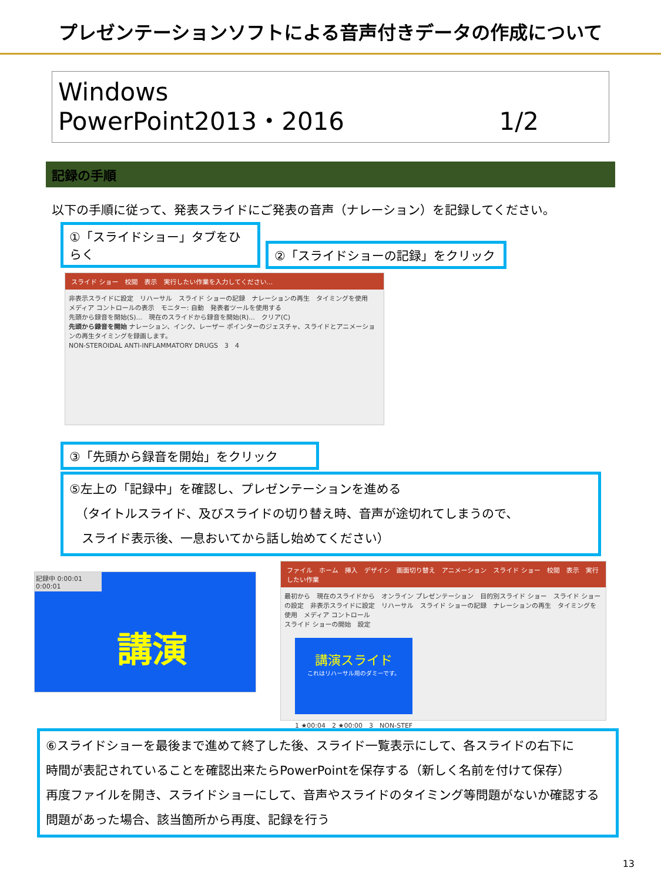プレゼンテーションソフトによる音声付きデータの作成について
Windows
PowerPoint2013・2016 1/2
記録の手順
以下の手順に従って、発表スライドにご発表の音声（ナレーション）を記録してください。
①「スライドショー」タブをひらく
②「スライドショーの記録」をクリック
スライド ショー　校閲　表示　実行したい作業を入力してください...
非表示スライドに設定　リハーサル　スライド ショーの記録　ナレーションの再生　タイミングを使用　メディア コントロールの表示　モニター: 自動　発表者ツールを使用する
先頭から録音を開始(S)...　現在のスライドから録音を開始(R)...　クリア(C)
先頭から録音を開始 ナレーション、インク、レーザー ポインターのジェスチャ、スライドとアニメーションの再生タイミングを録画します。
NON-STEROIDAL ANTI-INFLAMMATORY DRUGS　3　4
③「先頭から録音を開始」をクリック
⑤左上の「記録中」を確認し、プレゼンテーションを進める
　（タイトルスライド、及びスライドの切り替え時、音声が途切れてしまうので、
　スライド表示後、一息おいてから話し始めてください）
記録中 0:00:01 0:00:01
講演
ファイル　ホーム　挿入　デザイン　画面切り替え　アニメーション　スライド ショー　校閲　表示　実行したい作業
最初から　現在のスライドから　オンライン プレゼンテーション　目的別スライド ショー　スライド ショーの設定　非表示スライドに設定　リハーサル　スライド ショーの記録　ナレーションの再生　タイミングを使用　メディア コントロール
スライド ショーの開始　設定
講演スライド
これはリハーサル用のダミーです。
1 ★00:04　2 ★00:00　3　NON-STEF
⑥スライドショーを最後まで進めて終了した後、スライド一覧表示にして、各スライドの右下に
時間が表記されていることを確認出来たらPowerPointを保存する（新しく名前を付けて保存）
再度ファイルを開き、スライドショーにして、音声やスライドのタイミング等問題がないか確認する
問題があった場合、該当箇所から再度、記録を行う
13